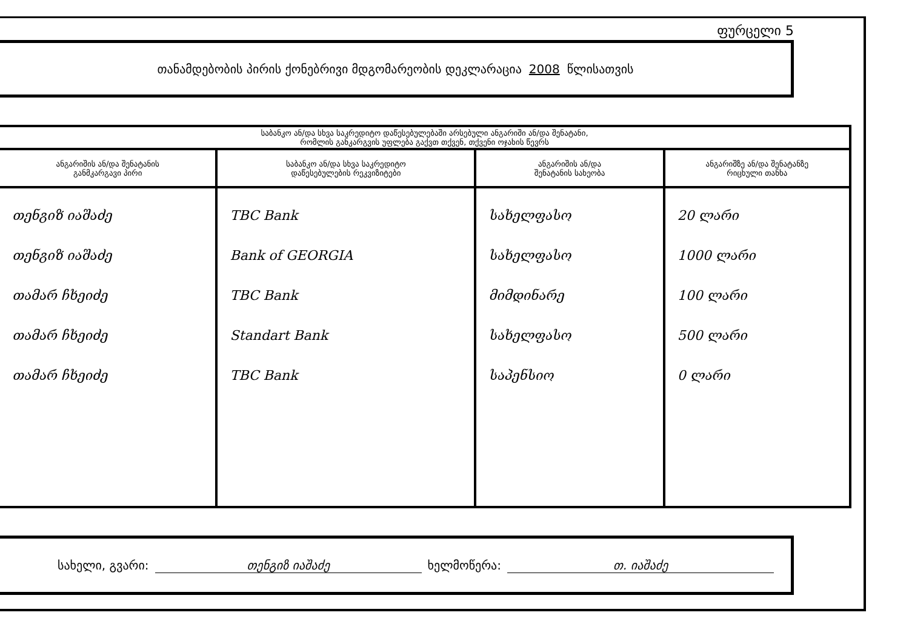ფურცელი 5
თანამდებობის პირის ქონებრივი მდგომარეობის დეკლარაცია 2008 წლისათვის
| საბანკო ან/და სხვა საკრედიტო დაწესებულებაში არსებული ანგარიში ან/და შენატანი, რომლის განკარგვის უფლება გაქვთ თქვენ, თქვენი ოჯახის წევრს | | | |
| --- | --- | --- | --- |
| ანგარიშის ან/და შენატანის განმკარგავი პირი | საბანკო ან/და სხვა საკრედიტო დაწესებულების რეკვიზიტები | ანგარიშის ან/და შენატანის სახეობა | ანგარიშზე ან/და შენატანზე რიცხული თანხა |
| თენგიზ იაშაძე თენგიზ იაშაძე თამარ ჩხეიძე თამარ ჩხეიძე თამარ ჩხეიძე | TBC Bank Bank of GEORGIA TBC Bank Standart Bank TBC Bank | სახელფასო სახელფასო მიმდინარე სახელფასო საპენსიო | 20 ლარი 1000 ლარი 100 ლარი 500 ლარი 0 ლარი |
სახელი, გვარი: თენგიზ იაშაძე ხელმოწერა: თ. იაშაძე